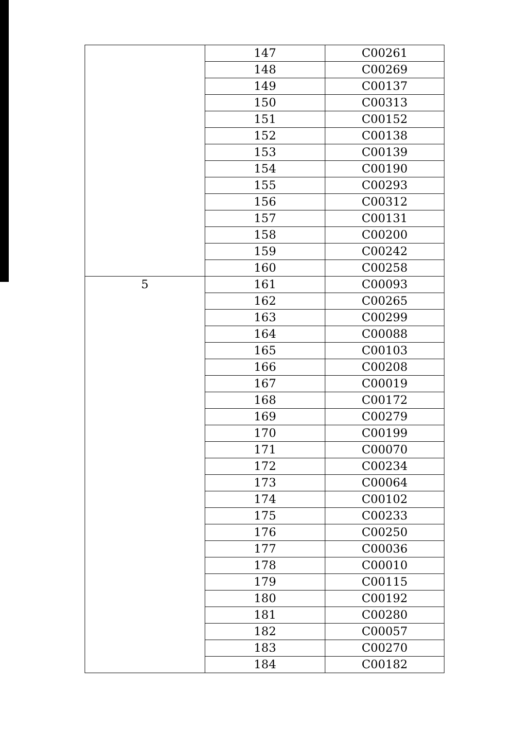| | 147 | C00261 |
| | 148 | C00269 |
| | 149 | C00137 |
| | 150 | C00313 |
| | 151 | C00152 |
| | 152 | C00138 |
| | 153 | C00139 |
| | 154 | C00190 |
| | 155 | C00293 |
| | 156 | C00312 |
| | 157 | C00131 |
| | 158 | C00200 |
| | 159 | C00242 |
| | 160 | C00258 |
| 5 | 161 | C00093 |
| | 162 | C00265 |
| | 163 | C00299 |
| | 164 | C00088 |
| | 165 | C00103 |
| | 166 | C00208 |
| | 167 | C00019 |
| | 168 | C00172 |
| | 169 | C00279 |
| | 170 | C00199 |
| | 171 | C00070 |
| | 172 | C00234 |
| | 173 | C00064 |
| | 174 | C00102 |
| | 175 | C00233 |
| | 176 | C00250 |
| | 177 | C00036 |
| | 178 | C00010 |
| | 179 | C00115 |
| | 180 | C00192 |
| | 181 | C00280 |
| | 182 | C00057 |
| | 183 | C00270 |
| | 184 | C00182 |